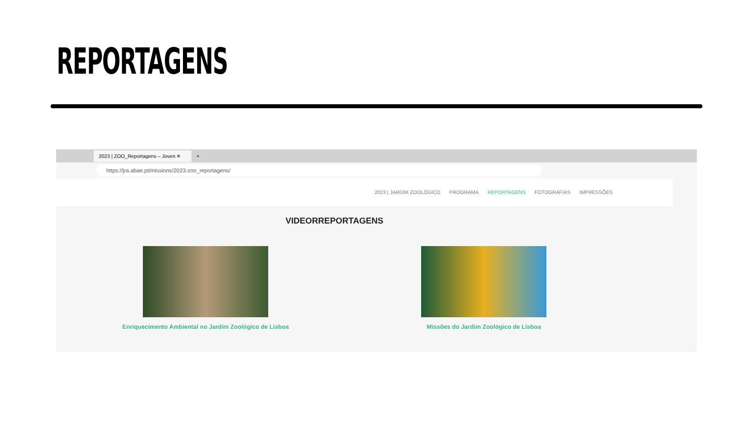REPORTAGENS
2023 | ZOO_Reportagens – Joven ✕
+
https://jra.abae.pt/missions/2023-zoo_reportagens/
2023 | JARDIM ZOOLÓGICO PROGRAMA REPORTAGENS FOTOGRAFIAS IMPRESSÕES
VIDEORREPORTAGENS
Enriquecimento Ambiental no Jardim Zoológico de Lisboa
Missões do Jardim Zoológico de Lisboa